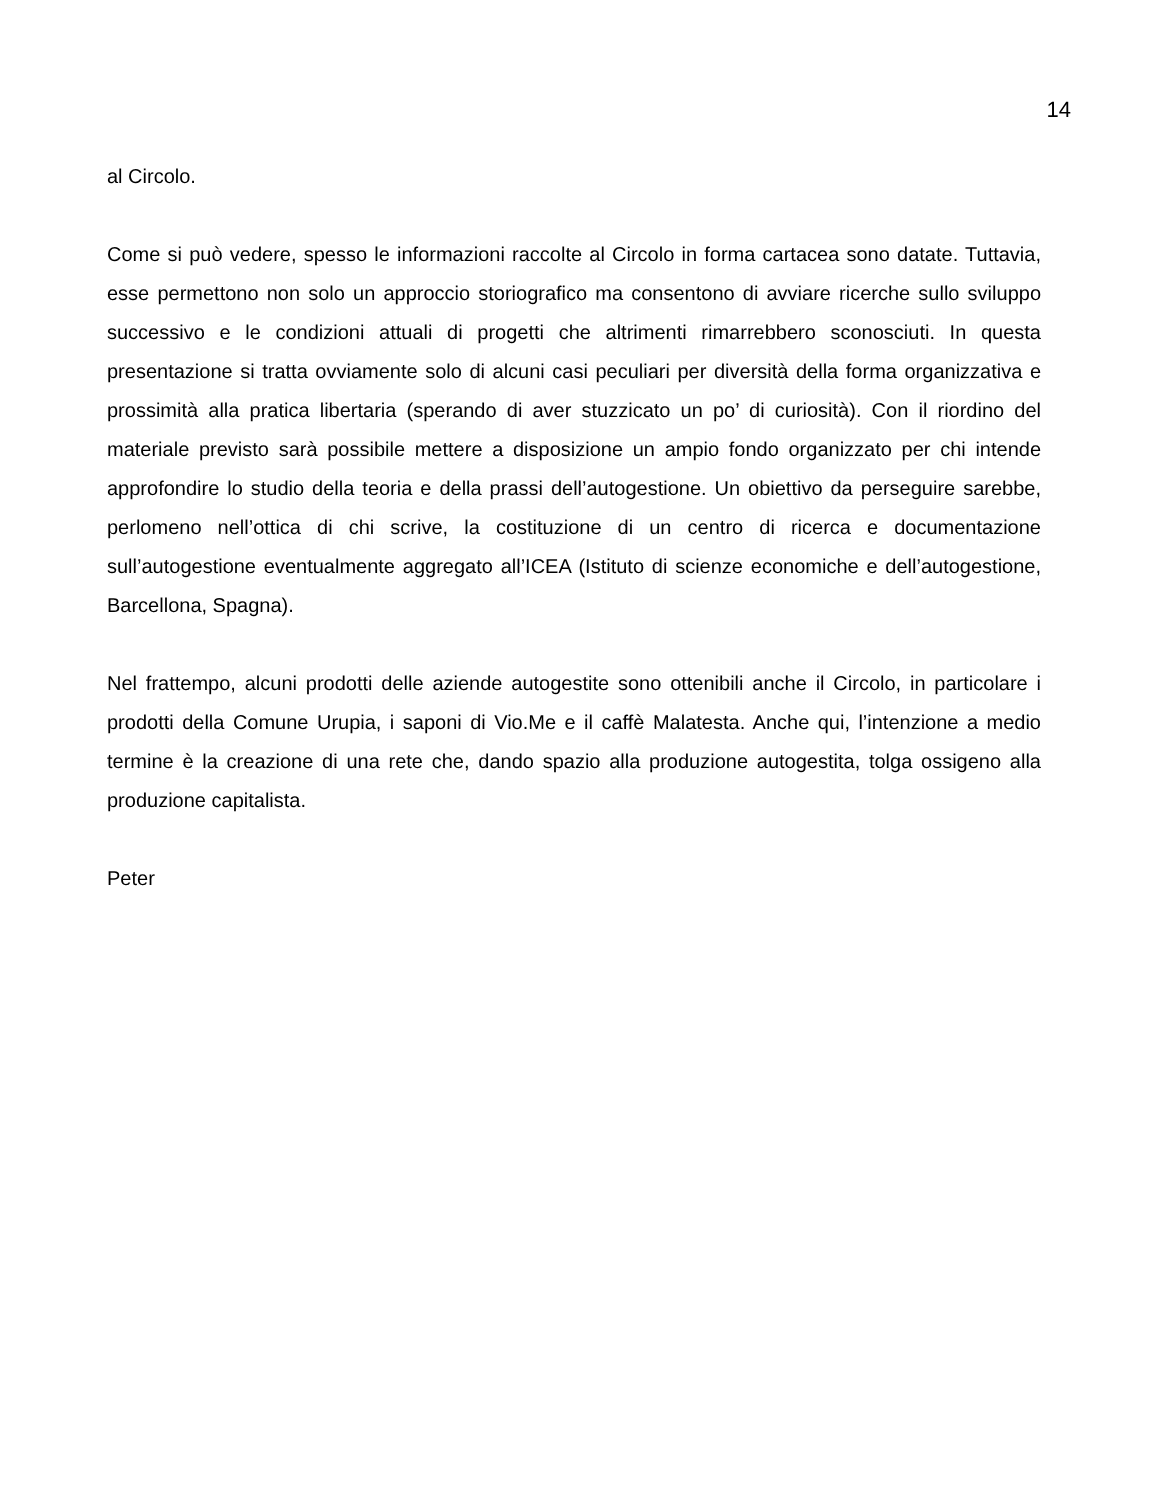14
al Circolo.
Come si può vedere, spesso le informazioni raccolte al Circolo in forma cartacea sono datate. Tuttavia, esse permettono non solo un approccio storiografico ma consentono di avviare ricerche sullo sviluppo successivo e le condizioni attuali di progetti che altrimenti rimarrebbero sconosciuti. In questa presentazione si tratta ovviamente solo di alcuni casi peculiari per diversità della forma organizzativa e prossimità alla pratica libertaria (sperando di aver stuzzicato un po’ di curiosità). Con il riordino del materiale previsto sarà possibile mettere a disposizione un ampio fondo organizzato per chi intende approfondire lo studio della teoria e della prassi dell’autogestione. Un obiettivo da perseguire sarebbe, perlomeno nell’ottica di chi scrive, la costituzione di un centro di ricerca e documentazione sull’autogestione eventualmente aggregato all’ICEA (Istituto di scienze economiche e dell’autogestione, Barcellona, Spagna).
Nel frattempo, alcuni prodotti delle aziende autogestite sono ottenibili anche il Circolo, in particolare i prodotti della Comune Urupia, i saponi di Vio.Me e il caffè Malatesta. Anche qui, l’intenzione a medio termine è la creazione di una rete che, dando spazio alla produzione autogestita, tolga ossigeno alla produzione capitalista.
Peter